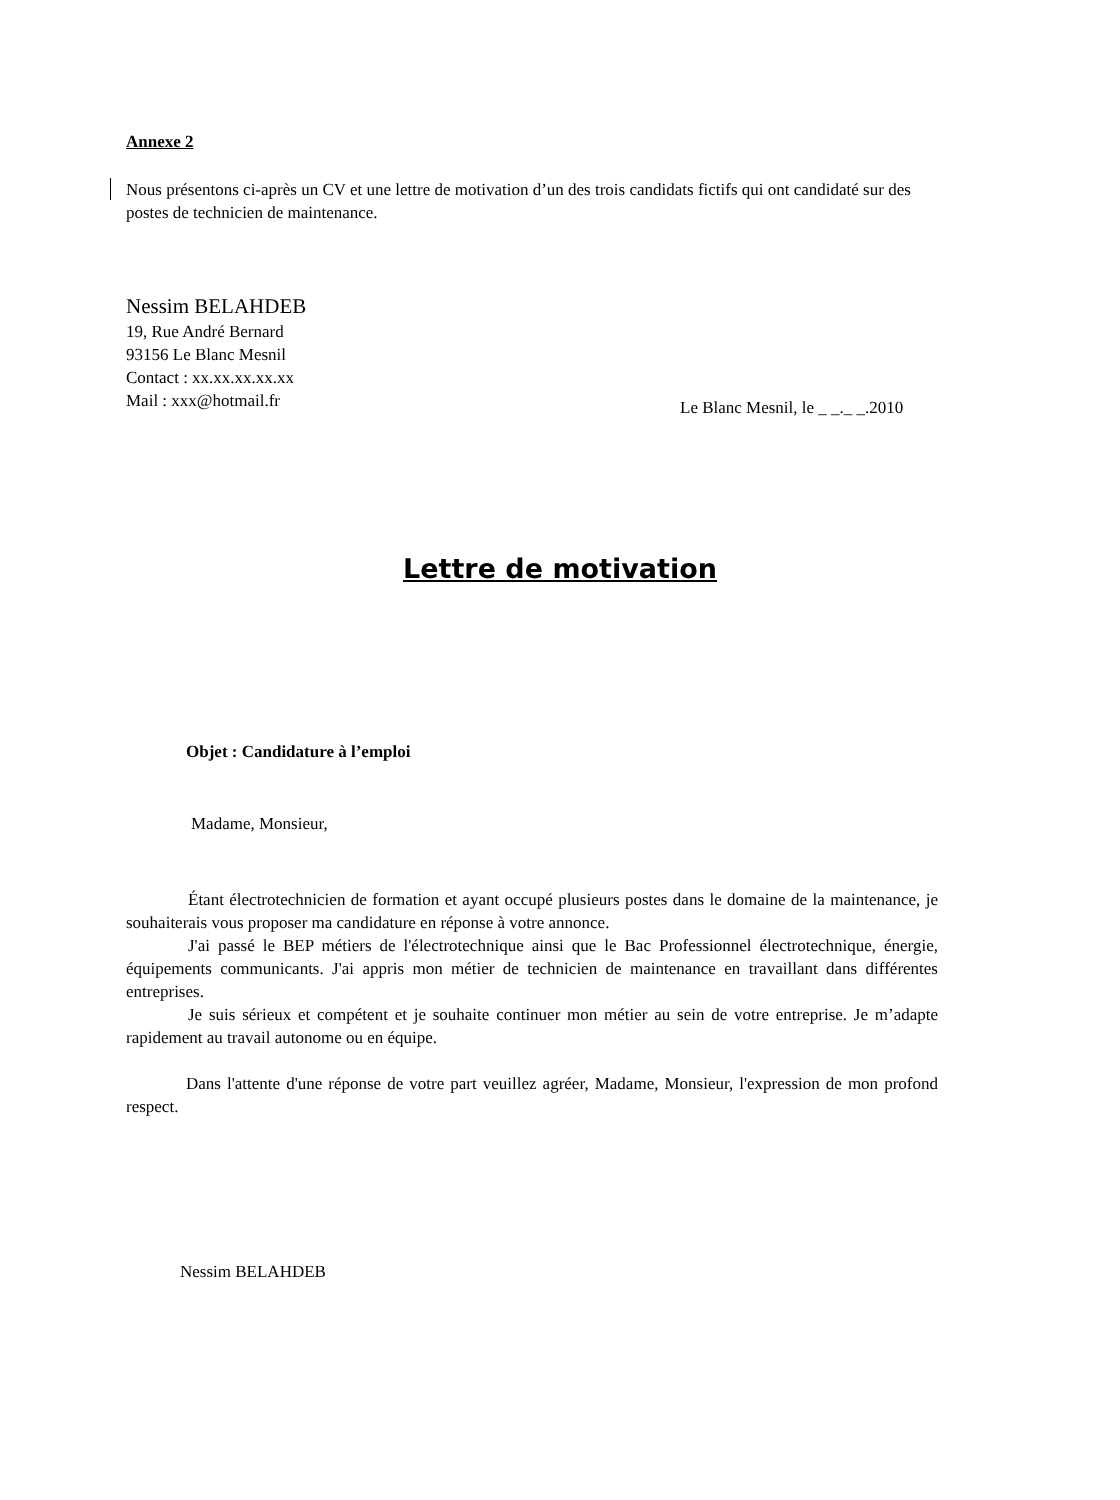Annexe 2
Nous présentons ci-après un CV et une lettre de motivation d’un des trois candidats fictifs qui ont candidaté sur des postes de technicien de maintenance.
Nessim BELAHDEB
19, Rue André Bernard
93156 Le Blanc Mesnil
Contact : xx.xx.xx.xx.xx
Mail : xxx@hotmail.fr
Le Blanc Mesnil, le _ _._ _.2010
Lettre de motivation
Objet : Candidature à l’emploi
Madame, Monsieur,
Étant électrotechnicien de formation et ayant occupé plusieurs postes dans le domaine de la maintenance, je souhaiterais vous proposer ma candidature en réponse à votre annonce.
J'ai passé le BEP métiers de l'électrotechnique ainsi que le Bac Professionnel électrotechnique, énergie, équipements communicants. J'ai appris mon métier de technicien de maintenance en travaillant dans différentes entreprises.
Je suis sérieux et compétent et je souhaite continuer mon métier au sein de votre entreprise. Je m’adapte rapidement au travail autonome ou en équipe.
Dans l'attente d'une réponse de votre part veuillez agréer, Madame, Monsieur, l'expression de mon profond respect.
Nessim BELAHDEB